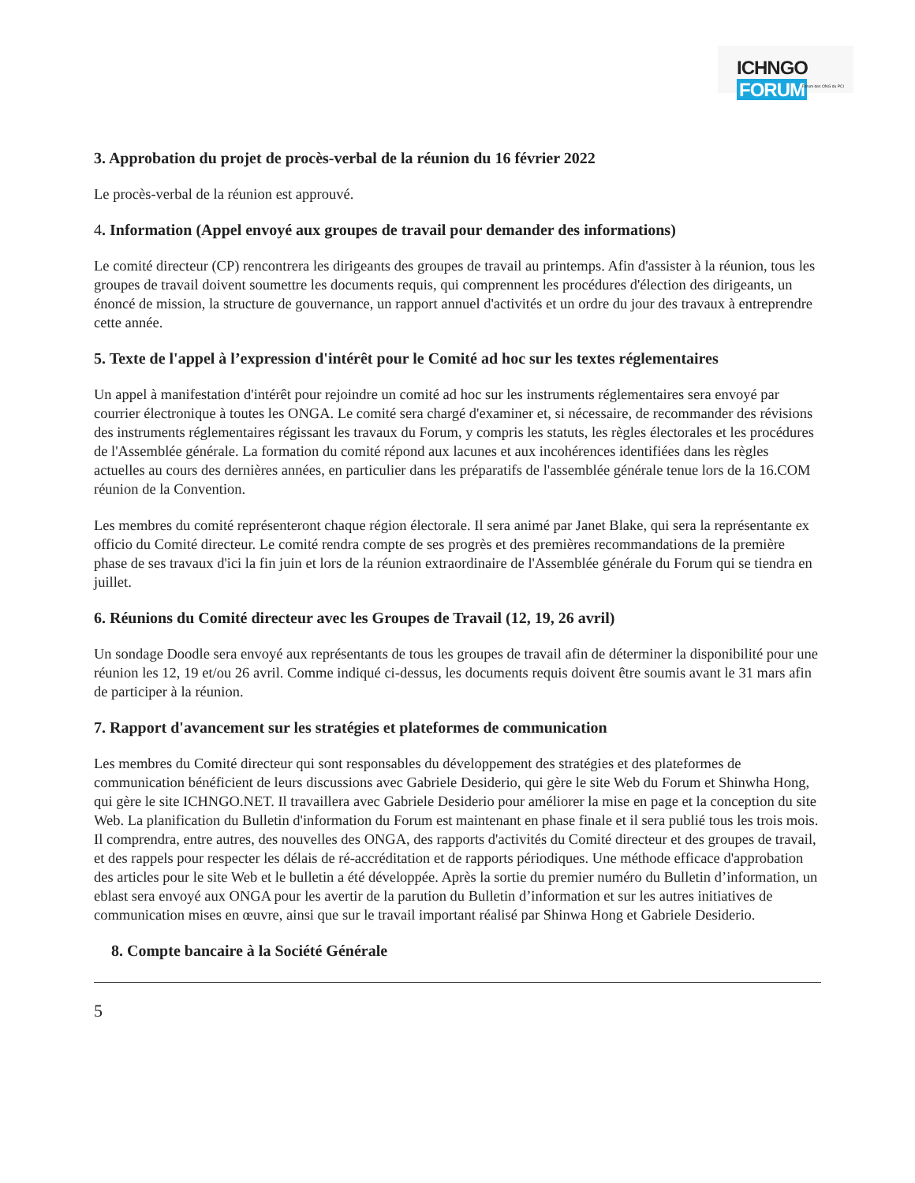ICHNGO FORUM
Forum des ONG du PCI
3. Approbation du projet de procès-verbal de la réunion du 16 février 2022
Le procès-verbal de la réunion est approuvé.
4. Information (Appel envoyé aux groupes de travail pour demander des informations)
Le comité directeur (CP) rencontrera les dirigeants des groupes de travail au printemps. Afin d'assister à la réunion, tous les groupes de travail doivent soumettre les documents requis, qui comprennent les procédures d'élection des dirigeants, un énoncé de mission, la structure de gouvernance, un rapport annuel d'activités et un ordre du jour des travaux à entreprendre cette année.
5. Texte de l'appel à l’expression d'intérêt pour le Comité ad hoc sur les textes réglementaires
Un appel à manifestation d'intérêt pour rejoindre un comité ad hoc sur les instruments réglementaires sera envoyé par courrier électronique à toutes les ONGA. Le comité sera chargé d'examiner et, si nécessaire, de recommander des révisions des instruments réglementaires régissant les travaux du Forum, y compris les statuts, les règles électorales et les procédures de l'Assemblée générale. La formation du comité répond aux lacunes et aux incohérences identifiées dans les règles actuelles au cours des dernières années, en particulier dans les préparatifs de l'assemblée générale tenue lors de la 16.COM réunion de la Convention.
Les membres du comité représenteront chaque région électorale. Il sera animé par Janet Blake, qui sera la représentante ex officio du Comité directeur. Le comité rendra compte de ses progrès et des premières recommandations de la première phase de ses travaux d'ici la fin juin et lors de la réunion extraordinaire de l'Assemblée générale du Forum qui se tiendra en juillet.
6. Réunions du Comité directeur avec les Groupes de Travail (12, 19, 26 avril)
Un sondage Doodle sera envoyé aux représentants de tous les groupes de travail afin de déterminer la disponibilité pour une réunion les 12, 19 et/ou 26 avril. Comme indiqué ci-dessus, les documents requis doivent être soumis avant le 31 mars afin de participer à la réunion.
7. Rapport d'avancement sur les stratégies et plateformes de communication
Les membres du Comité directeur qui sont responsables du développement des stratégies et des plateformes de communication bénéficient de leurs discussions avec Gabriele Desiderio, qui gère le site Web du Forum et Shinwha Hong, qui gère le site ICHNGO.NET. Il travaillera avec Gabriele Desiderio pour améliorer la mise en page et la conception du site Web. La planification du Bulletin d'information du Forum est maintenant en phase finale et il sera publié tous les trois mois. Il comprendra, entre autres, des nouvelles des ONGA, des rapports d'activités du Comité directeur et des groupes de travail, et des rappels pour respecter les délais de ré-accréditation et de rapports périodiques. Une méthode efficace d'approbation des articles pour le site Web et le bulletin a été développée. Après la sortie du premier numéro du Bulletin d’information, un eblast sera envoyé aux ONGA pour les avertir de la parution du Bulletin d’information et sur les autres initiatives de communication mises en œuvre, ainsi que sur le travail important réalisé par Shinwa Hong et Gabriele Desiderio.
8. Compte bancaire à la Société Générale
5